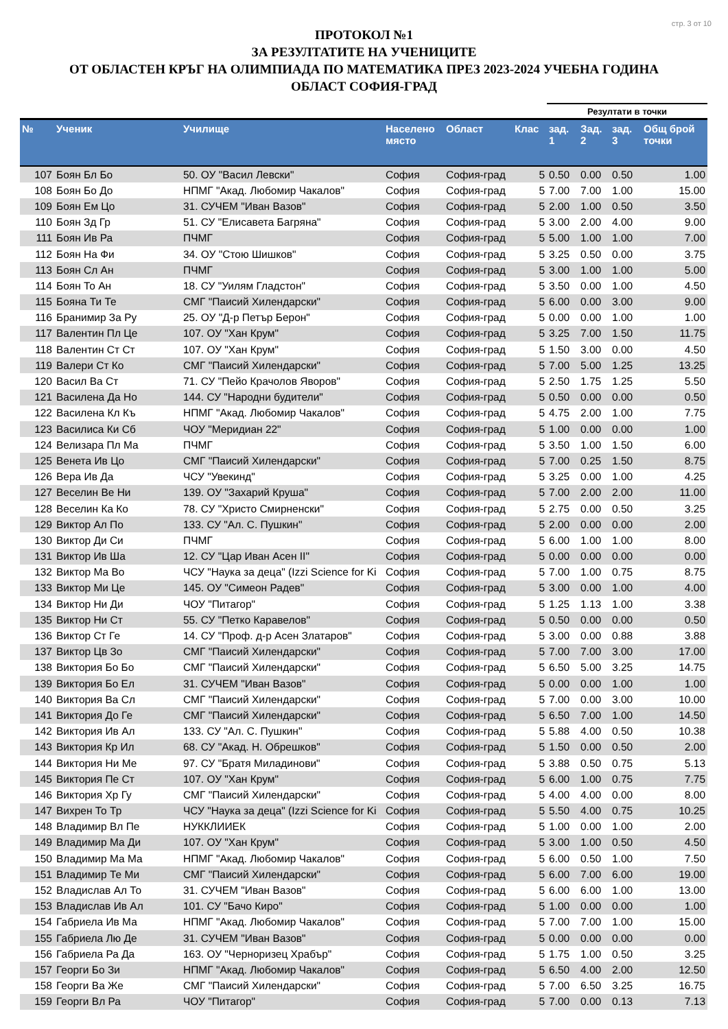стр. 3 от 10
ПРОТОКОЛ №1
ЗА РЕЗУЛТАТИТЕ НА УЧЕНИЦИТЕ
ОТ ОБЛАСТЕН КРЪГ НА ОЛИМПИАДА ПО МАТЕМАТИКА ПРЕЗ 2023-2024 УЧЕБНА ГОДИНА
ОБЛАСТ СОФИЯ-ГРАД
| | | | | | | Резултати в точки | | | |
| --- | --- | --- | --- | --- | --- | --- | --- | --- | --- |
| № | Ученик | Училище | Населено място | Област | Клас | зад. 1 | Зад. 2 | зад. 3 | Общ брой точки |
| 107 | Боян Бл Бо | 50. ОУ "Васил Левски" | София | София-град | 5 | 0.50 | 0.00 | 0.50 | 1.00 |
| 108 | Боян Бо До | НПМГ "Акад. Любомир Чакалов" | София | София-град | 5 | 7.00 | 7.00 | 1.00 | 15.00 |
| 109 | Боян Ем Цо | 31. СУЧЕМ "Иван Вазов" | София | София-град | 5 | 2.00 | 1.00 | 0.50 | 3.50 |
| 110 | Боян Зд Гр | 51. СУ "Елисавета Багряна" | София | София-град | 5 | 3.00 | 2.00 | 4.00 | 9.00 |
| 111 | Боян Ив Ра | ПЧМГ | София | София-град | 5 | 5.00 | 1.00 | 1.00 | 7.00 |
| 112 | Боян На Фи | 34. ОУ "Стою Шишков" | София | София-град | 5 | 3.25 | 0.50 | 0.00 | 3.75 |
| 113 | Боян Сл Ан | ПЧМГ | София | София-град | 5 | 3.00 | 1.00 | 1.00 | 5.00 |
| 114 | Боян То Ан | 18. СУ "Уилям Гладстон" | София | София-град | 5 | 3.50 | 0.00 | 1.00 | 4.50 |
| 115 | Бояна Ти Те | СМГ "Паисий Хилендарски" | София | София-град | 5 | 6.00 | 0.00 | 3.00 | 9.00 |
| 116 | Бранимир За Ру | 25. ОУ "Д-р Петър Берон" | София | София-град | 5 | 0.00 | 0.00 | 1.00 | 1.00 |
| 117 | Валентин Пл Це | 107. ОУ "Хан Крум" | София | София-град | 5 | 3.25 | 7.00 | 1.50 | 11.75 |
| 118 | Валентин Ст Ст | 107. ОУ "Хан Крум" | София | София-град | 5 | 1.50 | 3.00 | 0.00 | 4.50 |
| 119 | Валери Ст Ко | СМГ "Паисий Хилендарски" | София | София-град | 5 | 7.00 | 5.00 | 1.25 | 13.25 |
| 120 | Васил Ва Ст | 71. СУ "Пейо Крачолов Яворов" | София | София-град | 5 | 2.50 | 1.75 | 1.25 | 5.50 |
| 121 | Василена Да Но | 144. СУ "Народни будители" | София | София-град | 5 | 0.50 | 0.00 | 0.00 | 0.50 |
| 122 | Василена Кл Къ | НПМГ "Акад. Любомир Чакалов" | София | София-град | 5 | 4.75 | 2.00 | 1.00 | 7.75 |
| 123 | Василиса Ки Сб | ЧОУ "Меридиан 22" | София | София-град | 5 | 1.00 | 0.00 | 0.00 | 1.00 |
| 124 | Велизара Пл Ма | ПЧМГ | София | София-град | 5 | 3.50 | 1.00 | 1.50 | 6.00 |
| 125 | Венета Ив Цо | СМГ "Паисий Хилендарски" | София | София-град | 5 | 7.00 | 0.25 | 1.50 | 8.75 |
| 126 | Вера Ив Да | ЧСУ "Увекинд" | София | София-град | 5 | 3.25 | 0.00 | 1.00 | 4.25 |
| 127 | Веселин Ве Ни | 139. ОУ "Захарий Круша" | София | София-град | 5 | 7.00 | 2.00 | 2.00 | 11.00 |
| 128 | Веселин Ка Ко | 78. СУ "Христо Смирненски" | София | София-град | 5 | 2.75 | 0.00 | 0.50 | 3.25 |
| 129 | Виктор Ал По | 133. СУ "Ал. С. Пушкин" | София | София-град | 5 | 2.00 | 0.00 | 0.00 | 2.00 |
| 130 | Виктор Ди Си | ПЧМГ | София | София-град | 5 | 6.00 | 1.00 | 1.00 | 8.00 |
| 131 | Виктор Ив Ша | 12. СУ "Цар Иван Асен II" | София | София-град | 5 | 0.00 | 0.00 | 0.00 | 0.00 |
| 132 | Виктор Ма Во | ЧСУ "Наука за деца" (Izzi Science for Ki | София | София-град | 5 | 7.00 | 1.00 | 0.75 | 8.75 |
| 133 | Виктор Ми Це | 145. ОУ "Симеон Радев" | София | София-град | 5 | 3.00 | 0.00 | 1.00 | 4.00 |
| 134 | Виктор Ни Ди | ЧОУ "Питагор" | София | София-град | 5 | 1.25 | 1.13 | 1.00 | 3.38 |
| 135 | Виктор Ни Ст | 55. СУ "Петко Каравелов" | София | София-град | 5 | 0.50 | 0.00 | 0.00 | 0.50 |
| 136 | Виктор Ст Ге | 14. СУ "Проф. д-р Асен Златаров" | София | София-град | 5 | 3.00 | 0.00 | 0.88 | 3.88 |
| 137 | Виктор Цв Зо | СМГ "Паисий Хилендарски" | София | София-град | 5 | 7.00 | 7.00 | 3.00 | 17.00 |
| 138 | Виктория Бо Бо | СМГ "Паисий Хилендарски" | София | София-град | 5 | 6.50 | 5.00 | 3.25 | 14.75 |
| 139 | Виктория Бо Ел | 31. СУЧЕМ "Иван Вазов" | София | София-град | 5 | 0.00 | 0.00 | 1.00 | 1.00 |
| 140 | Виктория Ва Сл | СМГ "Паисий Хилендарски" | София | София-град | 5 | 7.00 | 0.00 | 3.00 | 10.00 |
| 141 | Виктория До Ге | СМГ "Паисий Хилендарски" | София | София-град | 5 | 6.50 | 7.00 | 1.00 | 14.50 |
| 142 | Виктория Ив Ал | 133. СУ "Ал. С. Пушкин" | София | София-град | 5 | 5.88 | 4.00 | 0.50 | 10.38 |
| 143 | Виктория Кр Ил | 68. СУ "Акад. Н. Обрешков" | София | София-град | 5 | 1.50 | 0.00 | 0.50 | 2.00 |
| 144 | Виктория Ни Ме | 97. СУ "Братя Миладинови" | София | София-град | 5 | 3.88 | 0.50 | 0.75 | 5.13 |
| 145 | Виктория Пе Ст | 107. ОУ "Хан Крум" | София | София-град | 5 | 6.00 | 1.00 | 0.75 | 7.75 |
| 146 | Виктория Хр Гу | СМГ "Паисий Хилендарски" | София | София-град | 5 | 4.00 | 4.00 | 0.00 | 8.00 |
| 147 | Вихрен То Тр | ЧСУ "Наука за деца" (Izzi Science for Ki | София | София-град | 5 | 5.50 | 4.00 | 0.75 | 10.25 |
| 148 | Владимир Вл Пе | НУККЛИИЕК | София | София-град | 5 | 1.00 | 0.00 | 1.00 | 2.00 |
| 149 | Владимир Ма Ди | 107. ОУ "Хан Крум" | София | София-град | 5 | 3.00 | 1.00 | 0.50 | 4.50 |
| 150 | Владимир Ма Ма | НПМГ "Акад. Любомир Чакалов" | София | София-град | 5 | 6.00 | 0.50 | 1.00 | 7.50 |
| 151 | Владимир Те Ми | СМГ "Паисий Хилендарски" | София | София-град | 5 | 6.00 | 7.00 | 6.00 | 19.00 |
| 152 | Владислав Ал То | 31. СУЧЕМ "Иван Вазов" | София | София-град | 5 | 6.00 | 6.00 | 1.00 | 13.00 |
| 153 | Владислав Ив Ал | 101. СУ "Бачо Киро" | София | София-град | 5 | 1.00 | 0.00 | 0.00 | 1.00 |
| 154 | Габриела Ив Ма | НПМГ "Акад. Любомир Чакалов" | София | София-град | 5 | 7.00 | 7.00 | 1.00 | 15.00 |
| 155 | Габриела Лю Де | 31. СУЧЕМ "Иван Вазов" | София | София-град | 5 | 0.00 | 0.00 | 0.00 | 0.00 |
| 156 | Габриела Ра Да | 163. ОУ "Черноризец Храбър" | София | София-град | 5 | 1.75 | 1.00 | 0.50 | 3.25 |
| 157 | Георги Бо Зи | НПМГ "Акад. Любомир Чакалов" | София | София-град | 5 | 6.50 | 4.00 | 2.00 | 12.50 |
| 158 | Георги Ва Же | СМГ "Паисий Хилендарски" | София | София-град | 5 | 7.00 | 6.50 | 3.25 | 16.75 |
| 159 | Георги Вл Ра | ЧОУ "Питагор" | София | София-град | 5 | 7.00 | 0.00 | 0.13 | 7.13 |